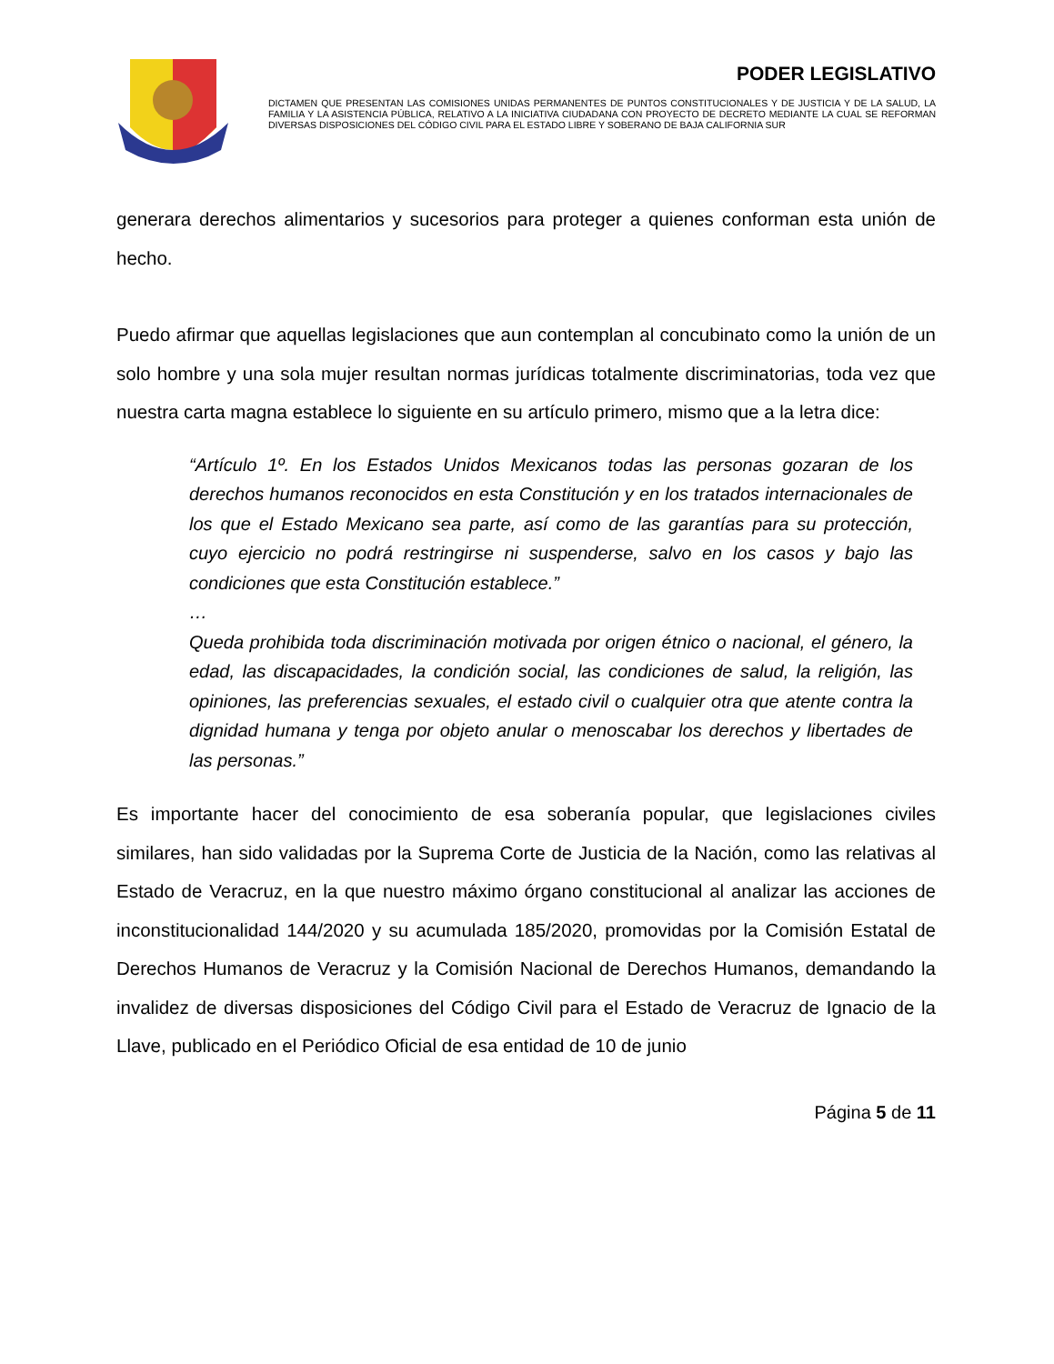PODER LEGISLATIVO
DICTAMEN QUE PRESENTAN LAS COMISIONES UNIDAS PERMANENTES DE PUNTOS CONSTITUCIONALES Y DE JUSTICIA Y DE LA SALUD, LA FAMILIA Y LA ASISTENCIA PÚBLICA, RELATIVO A LA INICIATIVA CIUDADANA CON PROYECTO DE DECRETO MEDIANTE LA CUAL SE REFORMAN DIVERSAS DISPOSICIONES DEL CÓDIGO CIVIL PARA EL ESTADO LIBRE Y SOBERANO DE BAJA CALIFORNIA SUR
generara derechos alimentarios y sucesorios para proteger a quienes conforman esta unión de hecho.
Puedo afirmar que aquellas legislaciones que aun contemplan al concubinato como la unión de un solo hombre y una sola mujer resultan normas jurídicas totalmente discriminatorias, toda vez que nuestra carta magna establece lo siguiente en su artículo primero, mismo que a la letra dice:
“Artículo 1º. En los Estados Unidos Mexicanos todas las personas gozaran de los derechos humanos reconocidos en esta Constitución y en los tratados internacionales de los que el Estado Mexicano sea parte, así como de las garantías para su protección, cuyo ejercicio no podrá restringirse ni suspenderse, salvo en los casos y bajo las condiciones que esta Constitución establece.”
…
Queda prohibida toda discriminación motivada por origen étnico o nacional, el género, la edad, las discapacidades, la condición social, las condiciones de salud, la religión, las opiniones, las preferencias sexuales, el estado civil o cualquier otra que atente contra la dignidad humana y tenga por objeto anular o menoscabar los derechos y libertades de las personas.”
Es importante hacer del conocimiento de esa soberanía popular, que legislaciones civiles similares, han sido validadas por la Suprema Corte de Justicia de la Nación, como las relativas al Estado de Veracruz, en la que nuestro máximo órgano constitucional al analizar las acciones de inconstitucionalidad 144/2020 y su acumulada 185/2020, promovidas por la Comisión Estatal de Derechos Humanos de Veracruz y la Comisión Nacional de Derechos Humanos, demandando la invalidez de diversas disposiciones del Código Civil para el Estado de Veracruz de Ignacio de la Llave, publicado en el Periódico Oficial de esa entidad de 10 de junio
Página 5 de 11